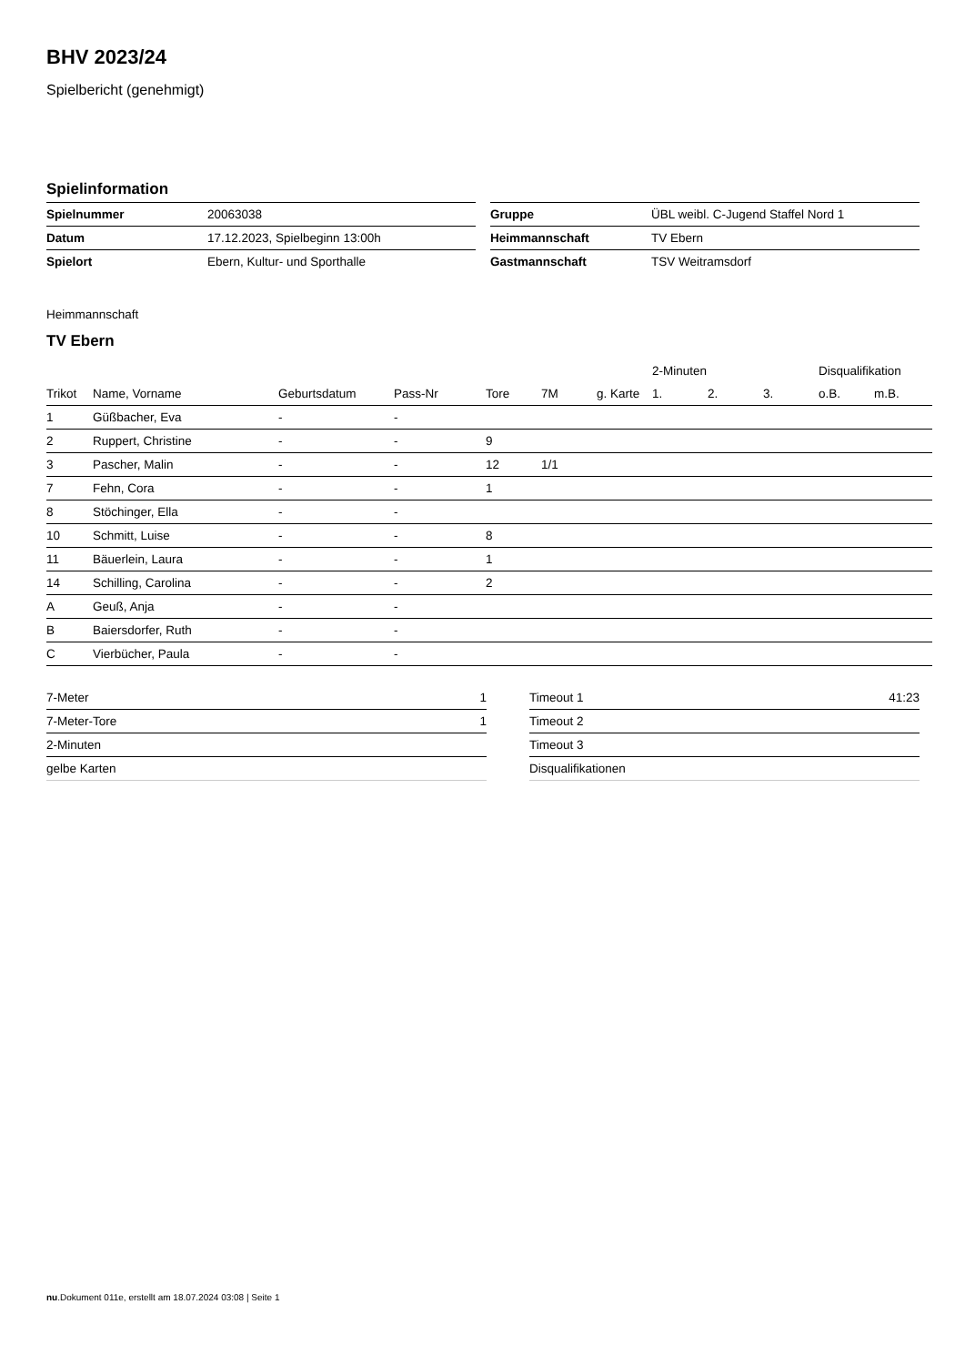BHV 2023/24
Spielbericht (genehmigt)
Spielinformation
| Spielnummer | 20063038 |
| Datum | 17.12.2023, Spielbeginn 13:00h |
| Spielort | Ebern, Kultur- und Sporthalle |
| Gruppe | ÜBL weibl. C-Jugend Staffel Nord 1 |
| Heimmannschaft | TV Ebern |
| Gastmannschaft | TSV Weitramsdorf |
Heimmannschaft
TV Ebern
| | | | | | | | 2-Minuten | | | Disqualifikation | |
| --- | --- | --- | --- | --- | --- | --- | --- | --- | --- | --- | --- |
| Trikot | Name, Vorname | Geburtsdatum | Pass-Nr | Tore | 7M | g. Karte | 1. | 2. | 3. | o.B. | m.B. |
| 1 | Güßbacher, Eva | - | - | | | | | | | | |
| 2 | Ruppert, Christine | - | - | 9 | | | | | | | |
| 3 | Pascher, Malin | - | - | 12 | 1/1 | | | | | | |
| 7 | Fehn, Cora | - | - | 1 | | | | | | | |
| 8 | Stöchinger, Ella | - | - | | | | | | | | |
| 10 | Schmitt, Luise | - | - | 8 | | | | | | | |
| 11 | Bäuerlein, Laura | - | - | 1 | | | | | | | |
| 14 | Schilling, Carolina | - | - | 2 | | | | | | | |
| A | Geuß, Anja | - | - | | | | | | | | |
| B | Baiersdorfer, Ruth | - | - | | | | | | | | |
| C | Vierbücher, Paula | - | - | | | | | | | | |
| 7-Meter | 1 |
| 7-Meter-Tore | 1 |
| 2-Minuten | |
| gelbe Karten | |
| Timeout 1 | 41:23 |
| Timeout 2 | |
| Timeout 3 | |
| Disqualifikationen | |
nu.Dokument 011e, erstellt am 18.07.2024 03:08 | Seite 1